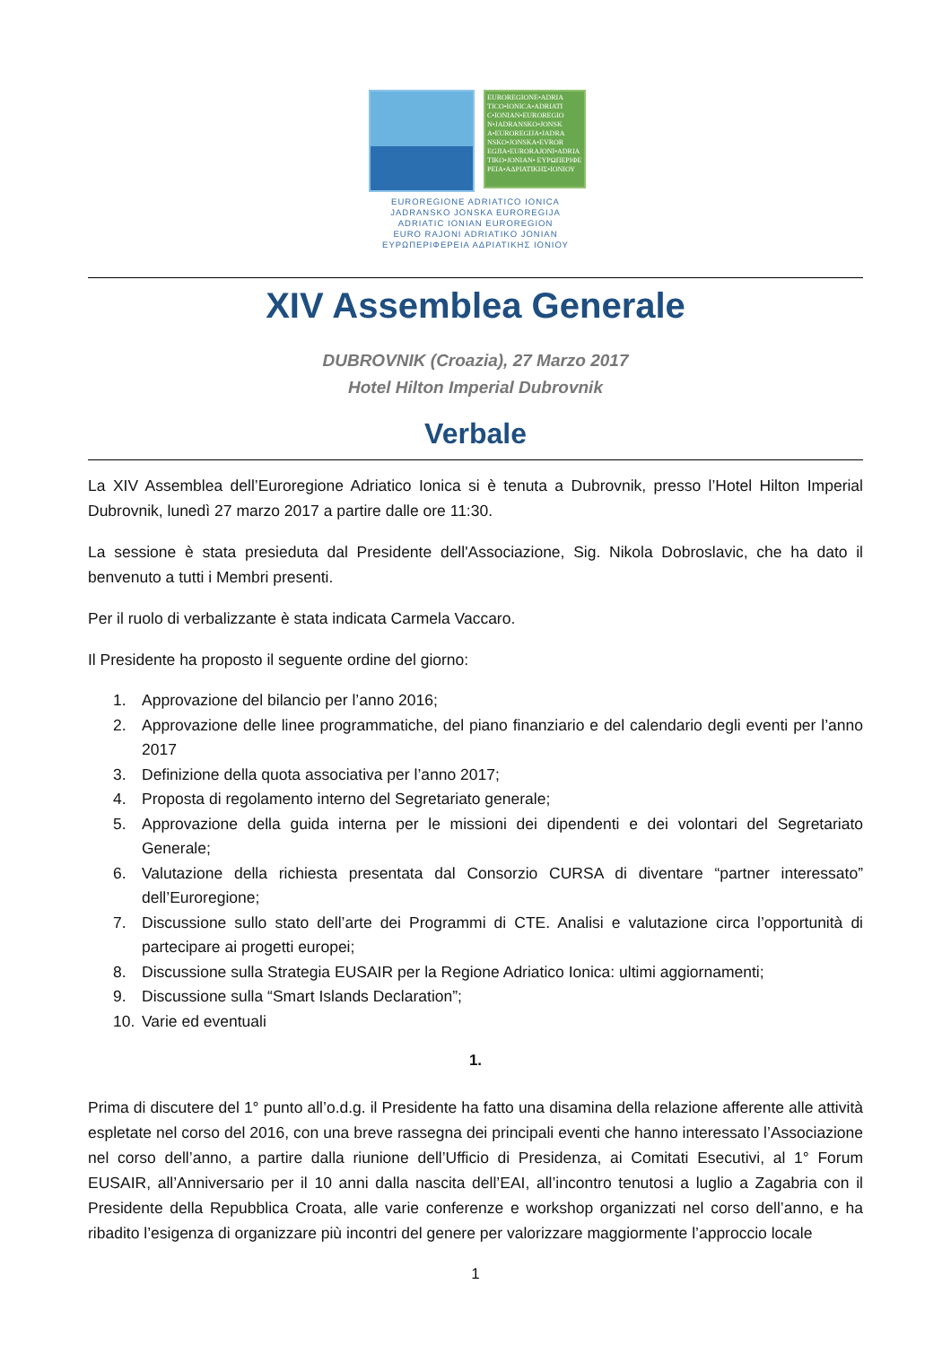EUROREGIONE•ADRIA TICO•IONICA•ADRIATI C•IONIAN•EUROREGIO N•JADRANSKO•JONSK A•EUROREGIJA•JADRA NSKO•JONSKA•EVROR EGJIA•EURORAJONI•ADRIA TIKO•JONIAN• ΕΥΡΩΠΕΡΙΦΕ ΡΕΙΑ•ΑΔΡΙΑΤΙΚΗΣ•ΙΟΝΙΟΥ
EUROREGIONE ADRIATICO IONICA
JADRANSKO JONSKA EUROREGIJA
ADRIATIC IONIAN EUROREGION
EURO RAJONI ADRIATIKO JONIAN
ΕΥΡΩΠΕΡΙΦΕΡΕΙΑ ΑΔΡΙΑΤΙΚΗΣ ΙΟΝΙΟΥ
XIV Assemblea Generale
DUBROVNIK (Croazia), 27 Marzo 2017
Hotel Hilton Imperial Dubrovnik
Verbale
La XIV Assemblea dell’Euroregione Adriatico Ionica si è tenuta a Dubrovnik, presso l’Hotel Hilton Imperial Dubrovnik, lunedì 27 marzo 2017 a partire dalle ore 11:30.
La sessione è stata presieduta dal Presidente dell'Associazione, Sig. Nikola Dobroslavic, che ha dato il benvenuto a tutti i Membri presenti.
Per il ruolo di verbalizzante è stata indicata Carmela Vaccaro.
Il Presidente ha proposto il seguente ordine del giorno:
1. Approvazione del bilancio per l’anno 2016;
2. Approvazione delle linee programmatiche, del piano finanziario e del calendario degli eventi per l’anno 2017
3. Definizione della quota associativa per l’anno 2017;
4. Proposta di regolamento interno del Segretariato generale;
5. Approvazione della guida interna per le missioni dei dipendenti e dei volontari del Segretariato Generale;
6. Valutazione della richiesta presentata dal Consorzio CURSA di diventare “partner interessato” dell’Euroregione;
7. Discussione sullo stato dell’arte dei Programmi di CTE. Analisi e valutazione circa l’opportunità di partecipare ai progetti europei;
8. Discussione sulla Strategia EUSAIR per la Regione Adriatico Ionica: ultimi aggiornamenti;
9. Discussione sulla “Smart Islands Declaration”;
10. Varie ed eventuali
1.
Prima di discutere del 1° punto all’o.d.g. il Presidente ha fatto una disamina della relazione afferente alle attività espletate nel corso del 2016, con una breve rassegna dei principali eventi che hanno interessato l’Associazione nel corso dell’anno, a partire dalla riunione dell’Ufficio di Presidenza, ai Comitati Esecutivi, al 1° Forum EUSAIR, all’Anniversario per il 10 anni dalla nascita dell’EAI, all’incontro tenutosi a luglio a Zagabria con il Presidente della Repubblica Croata, alle varie conferenze e workshop organizzati nel corso dell’anno, e ha ribadito l’esigenza di organizzare più incontri del genere per valorizzare maggiormente l’approccio locale
1